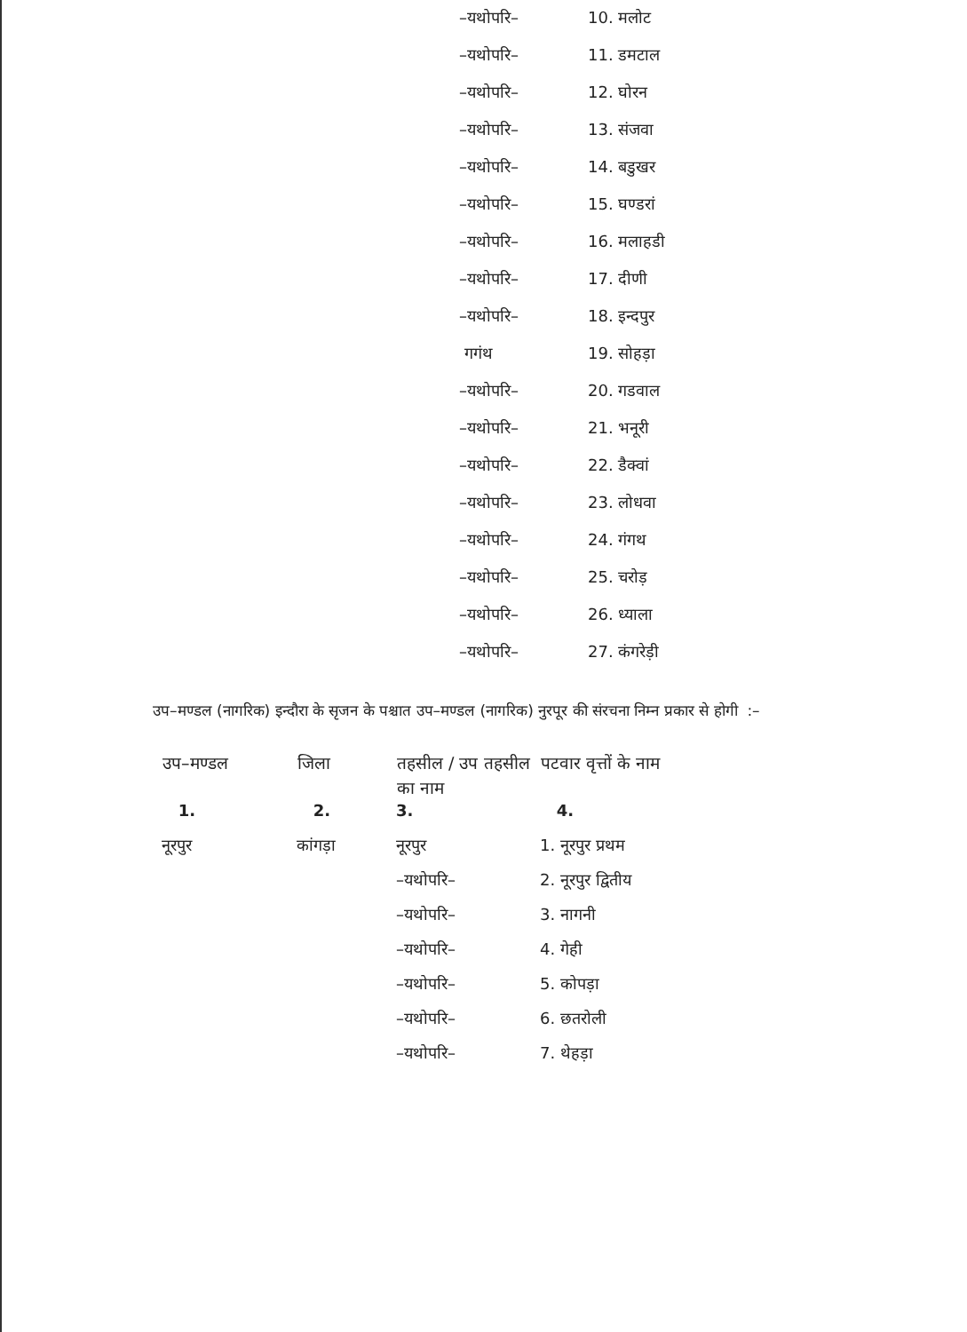| –यथोपरि– | 10. मलोट |
| –यथोपरि– | 11. डमटाल |
| –यथोपरि– | 12. घोरन |
| –यथोपरि– | 13. संजवा |
| –यथोपरि– | 14. बडुखर |
| –यथोपरि– | 15. घण्डरां |
| –यथोपरि– | 16. मलाहडी |
| –यथोपरि– | 17. दीणी |
| –यथोपरि– | 18. इन्दपुर |
| गगंथ | 19. सोहड़ा |
| –यथोपरि– | 20. गडवाल |
| –यथोपरि– | 21. भनूरी |
| –यथोपरि– | 22. डैक्वां |
| –यथोपरि– | 23. लोधवा |
| –यथोपरि– | 24. गंगथ |
| –यथोपरि– | 25. चरोड़ |
| –यथोपरि– | 26. ध्याला |
| –यथोपरि– | 27. कंगरेड़ी |
उप–मण्डल (नागरिक) इन्दौरा के सृजन के पश्चात उप–मण्डल (नागरिक) नुरपूर की संरचना निम्न प्रकार से होगी :–
| उप–मण्डल | जिला | तहसील / उप तहसील का नाम | पटवार वृत्तों के नाम |
| --- | --- | --- | --- |
| 1. | 2. | 3. | 4. |
| नूरपुर | कांगड़ा | नूरपुर | 1. नूरपुर प्रथम |
| | | –यथोपरि– | 2. नूरपुर द्वितीय |
| | | –यथोपरि– | 3. नागनी |
| | | –यथोपरि– | 4. गेही |
| | | –यथोपरि– | 5. कोपड़ा |
| | | –यथोपरि– | 6. छतरोली |
| | | –यथोपरि– | 7. थेहड़ा |